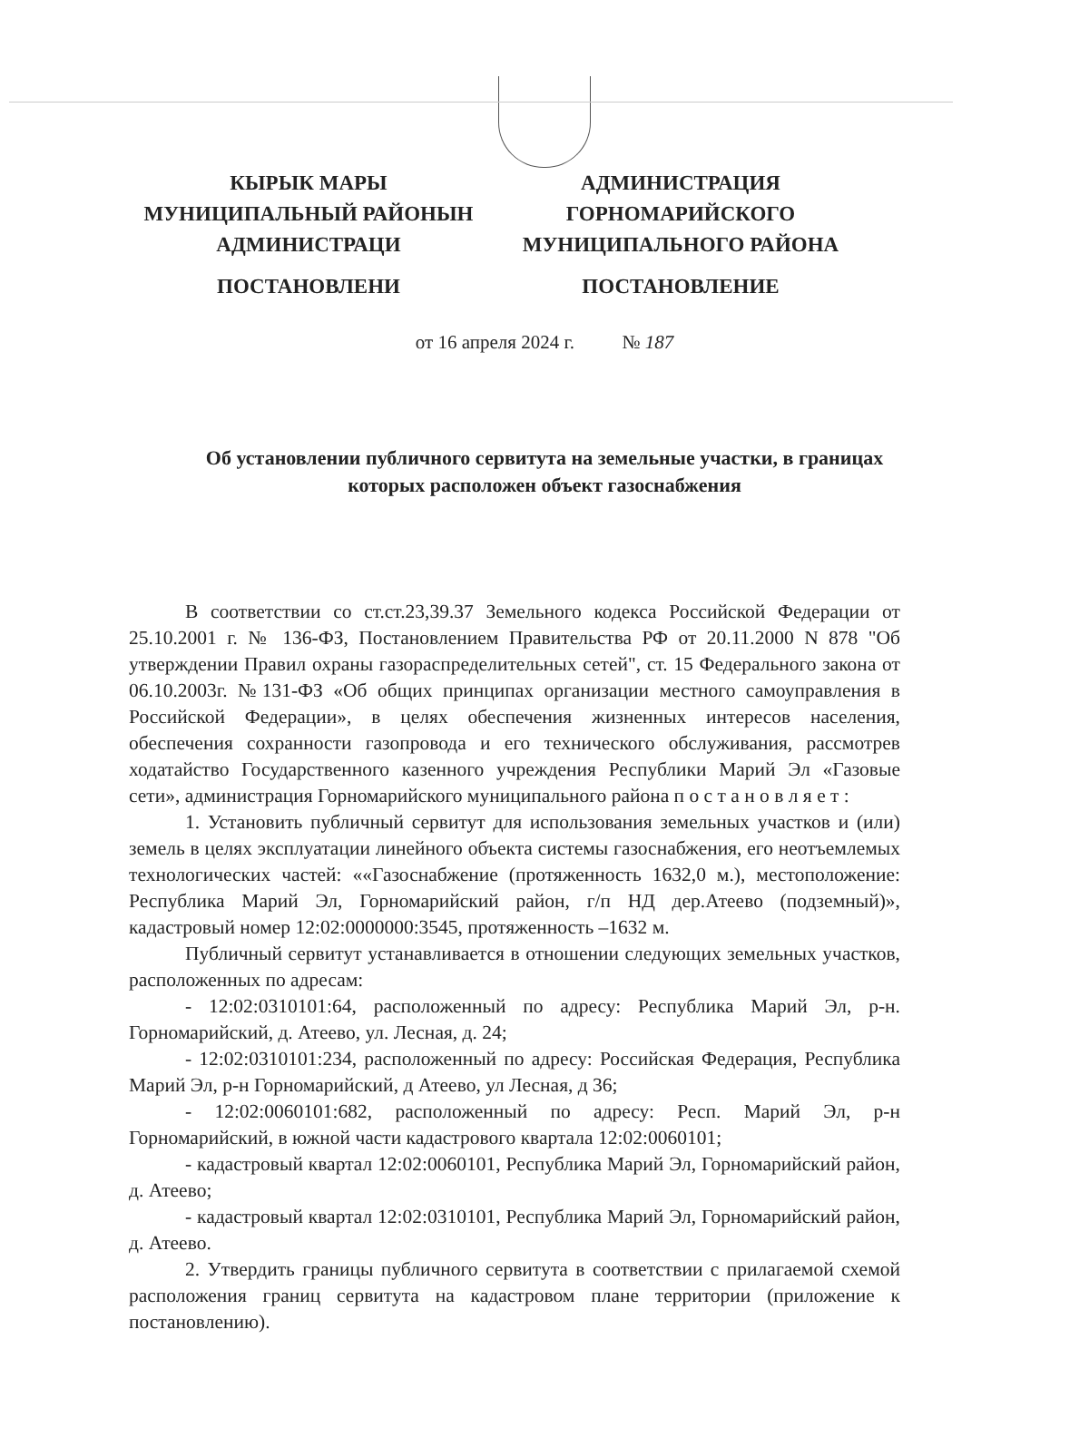КЫРЫК МАРЫ
МУНИЦИПАЛЬНЫЙ РАЙОНЫН
АДМИНИСТРАЦИ
ПОСТАНОВЛЕНИ
АДМИНИСТРАЦИЯ
ГОРНОМАРИЙСКОГО
МУНИЦИПАЛЬНОГО РАЙОНА
ПОСТАНОВЛЕНИЕ
от 16 апреля 2024 г. № 187
Об установлении публичного сервитута на земельные участки, в границах
которых расположен объект газоснабжения
В соответствии со ст.ст.23,39.37 Земельного кодекса Российской Федерации от 25.10.2001 г. № 136-ФЗ, Постановлением Правительства РФ от 20.11.2000 N 878 "Об утверждении Правил охраны газораспределительных сетей", ст. 15 Федерального закона от 06.10.2003г. №131-ФЗ «Об общих принципах организации местного самоуправления в Российской Федерации», в целях обеспечения жизненных интересов населения, обеспечения сохранности газопровода и его технического обслуживания, рассмотрев ходатайство Государственного казенного учреждения Республики Марий Эл «Газовые сети», администрация Горномарийского муниципального района п о с т а н о в л я е т :
1. Установить публичный сервитут для использования земельных участков и (или) земель в целях эксплуатации линейного объекта системы газоснабжения, его неотъемлемых технологических частей: ««Газоснабжение (протяженность 1632,0 м.), местоположение: Республика Марий Эл, Горномарийский район, г/п НД дер.Атеево (подземный)», кадастровый номер 12:02:0000000:3545, протяженность –1632 м.
Публичный сервитут устанавливается в отношении следующих земельных участков, расположенных по адресам:
- 12:02:0310101:64, расположенный по адресу: Республика Марий Эл, р-н. Горномарийский, д. Атеево, ул. Лесная, д. 24;
- 12:02:0310101:234, расположенный по адресу: Российская Федерация, Республика Марий Эл, р-н Горномарийский, д Атеево, ул Лесная, д 36;
- 12:02:0060101:682, расположенный по адресу: Респ. Марий Эл, р-н Горномарийский, в южной части кадастрового квартала 12:02:0060101;
- кадастровый квартал 12:02:0060101, Республика Марий Эл, Горномарийский район, д. Атеево;
- кадастровый квартал 12:02:0310101, Республика Марий Эл, Горномарийский район, д. Атеево.
2. Утвердить границы публичного сервитута в соответствии с прилагаемой схемой расположения границ сервитута на кадастровом плане территории (приложение к постановлению).